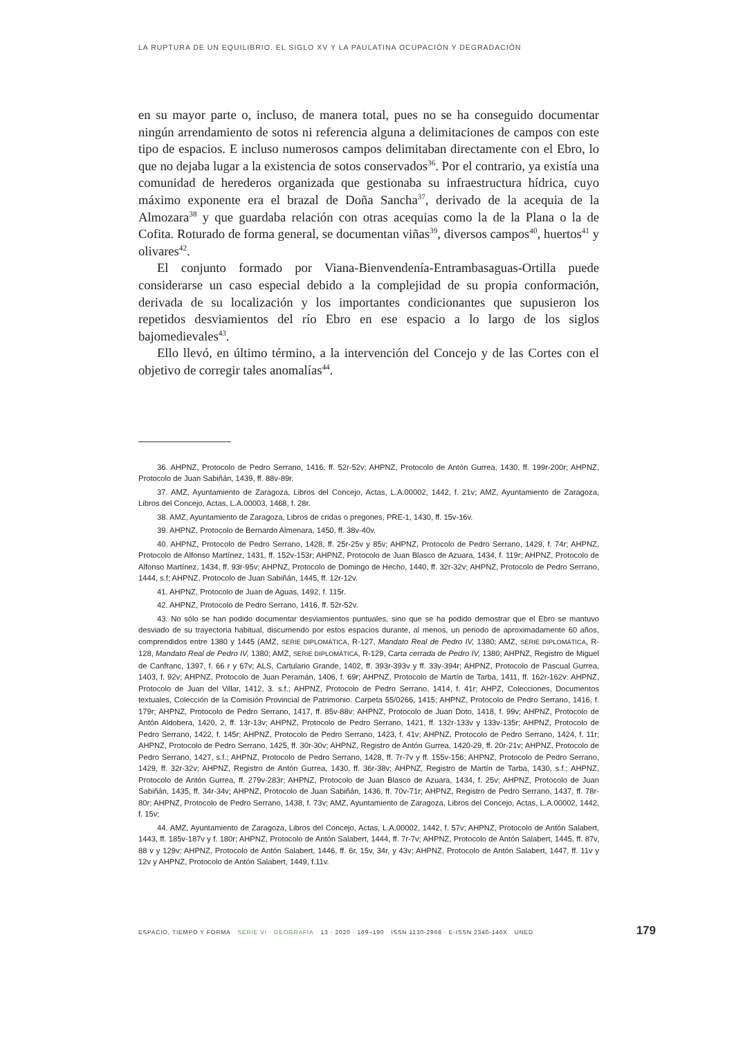LA RUPTURA DE UN EQUILIBRIO. EL SIGLO XV Y LA PAULATINA OCUPACIÓN Y DEGRADACIÓN
en su mayor parte o, incluso, de manera total, pues no se ha conseguido documentar ningún arrendamiento de sotos ni referencia alguna a delimitaciones de campos con este tipo de espacios. E incluso numerosos campos delimitaban directamente con el Ebro, lo que no dejaba lugar a la existencia de sotos conservados<sup>36</sup>. Por el contrario, ya existía una comunidad de herederos organizada que gestionaba su infraestructura hídrica, cuyo máximo exponente era el brazal de Doña Sancha<sup>37</sup>, derivado de la acequia de la Almozara<sup>38</sup> y que guardaba relación con otras acequias como la de la Plana o la de Cofita. Roturado de forma general, se documentan viñas<sup>39</sup>, diversos campos<sup>40</sup>, huertos<sup>41</sup> y olivares<sup>42</sup>.
El conjunto formado por Viana-Bienvendenía-Entrambasaguas-Ortilla puede considerarse un caso especial debido a la complejidad de su propia conformación, derivada de su localización y los importantes condicionantes que supusieron los repetidos desviamientos del río Ebro en ese espacio a lo largo de los siglos bajomedievales<sup>43</sup>.
Ello llevó, en último término, a la intervención del Concejo y de las Cortes con el objetivo de corregir tales anomalías<sup>44</sup>.
36. AHPNZ, Protocolo de Pedro Serrano, 1416, ff. 52r-52v; AHPNZ, Protocolo de Antón Gurrea, 1430, ff. 199r-200r; AHPNZ, Protocolo de Juan Sabiñán, 1439, ff. 88v-89r.
37. AMZ, Ayuntamiento de Zaragoza, Libros del Concejo, Actas, L.A.00002, 1442, f. 21v; AMZ, Ayuntamiento de Zaragoza, Libros del Concejo, Actas, L.A.00003, 1468, f. 28r.
38. AMZ, Ayuntamiento de Zaragoza, Libros de cridas o pregones, PRE-1, 1430, ff. 15v-16v.
39. AHPNZ, Protocolo de Bernardo Almenara, 1450, ff. 38v-40v.
40. AHPNZ, Protocolo de Pedro Serrano, 1428, ff. 25r-25v y 85v; AHPNZ, Protocolo de Pedro Serrano, 1429, f. 74r; AHPNZ, Protocolo de Alfonso Martínez, 1431, ff. 152v-153r; AHPNZ, Protocolo de Juan Blasco de Azuara, 1434, f. 119r; AHPNZ, Protocolo de Alfonso Martínez, 1434, ff. 93r-95v; AHPNZ, Protocolo de Domingo de Hecho, 1440, ff. 32r-32v; AHPNZ, Protocolo de Pedro Serrano, 1444, s.f; AHPNZ, Protocolo de Juan Sabiñán, 1445, ff. 12r-12v.
41. AHPNZ, Protocolo de Juan de Aguas, 1492, f. 115r.
42. AHPNZ, Protocolo de Pedro Serrano, 1416, ff. 52r-52v.
43. No sólo se han podido documentar desviamientos puntuales, sino que se ha podido demostrar que el Ebro se mantuvo desviado de su trayectoria habitual, discurriendo por estos espacios durante, al menos, un periodo de aproximadamente 60 años, comprendidos entre 1380 y 1445 (AMZ, SERIE DIPLOMÁTICA, R-127, Mandato Real de Pedro IV, 1380; AMZ, SERIE DIPLOMÁTICA, R-128, Mandato Real de Pedro IV, 1380; AMZ, SERIE DIPLOMÁTICA, R-129, Carta cerrada de Pedro IV, 1380; AHPNZ, Registro de Miguel de Canfranc, 1397, f. 66 r y 67v; ALS, Cartulario Grande, 1402, ff. 393r-393v y ff. 33v-394r; AHPNZ, Protocolo de Pascual Gurrea, 1403, f. 92v; AHPNZ, Protocolo de Juan Peramán, 1406, f. 69r; AHPNZ, Protocolo de Martín de Tarba, 1411, ff. 162r-162v: AHPNZ, Protocolo de Juan del Villar, 1412, 3. s.f.; AHPNZ, Protocolo de Pedro Serrano, 1414, f. 41r; AHPZ, Colecciones, Documentos textuales, Colección de la Comisión Provincial de Patrimonio. Carpeta 55/0266, 1415; AHPNZ, Protocolo de Pedro Serrano, 1416, f. 179r; AHPNZ, Protocolo de Pedro Serrano, 1417, ff. 85v-88v; AHPNZ, Protocolo de Juan Doto, 1418, f. 99v; AHPNZ, Protocolo de Antón Aldobera, 1420, 2, ff. 13r-13v; AHPNZ, Protocolo de Pedro Serrano, 1421, ff. 132r-133v y 133v-135r; AHPNZ, Protocolo de Pedro Serrano, 1422, f. 145r; AHPNZ, Protocolo de Pedro Serrano, 1423, f. 41v; AHPNZ, Protocolo de Pedro Serrano, 1424, f. 11r; AHPNZ, Protocolo de Pedro Serrano, 1425, ff. 30r-30v; AHPNZ, Registro de Antón Gurrea, 1420-29, ff. 20r-21v; AHPNZ, Protocolo de Pedro Serrano, 1427, s.f.; AHPNZ, Protocolo de Pedro Serrano, 1428, ff. 7r-7v y ff. 155v-156; AHPNZ, Protocolo de Pedro Serrano, 1429, ff. 32r-32v; AHPNZ, Registro de Antón Gurrea, 1430, ff. 36r-38v; AHPNZ, Registro de Martín de Tarba, 1430, s.f.; AHPNZ, Protocolo de Antón Gurrea, ff. 279v-283r; AHPNZ, Protocolo de Juan Blasco de Azuara, 1434, f. 25v; AHPNZ, Protocolo de Juan Sabiñán, 1435, ff. 34r-34v; AHPNZ, Protocolo de Juan Sabiñán, 1436, ff. 70v-71r; AHPNZ, Registro de Pedro Serrano, 1437, ff. 78r-80r; AHPNZ, Protocolo de Pedro Serrano, 1438, f. 73v; AMZ, Ayuntamiento de Zaragoza, Libros del Concejo, Actas, L.A.00002, 1442, f. 15v;
44. AMZ, Ayuntamiento de Zaragoza, Libros del Concejo, Actas, L.A.00002, 1442, f. 57v; AHPNZ, Protocolo de Antón Salabert, 1443, ff. 185v-187v y f. 180r; AHPNZ, Protocolo de Antón Salabert, 1444, ff. 7r-7v; AHPNZ, Protocolo de Antón Salabert, 1445, ff. 87v, 88 v y 129v; AHPNZ, Protocolo de Antón Salabert, 1446, ff. 6r, 15v, 34r, y 43v; AHPNZ, Protocolo de Antón Salabert, 1447, ff. 11v y 12v y AHPNZ, Protocolo de Antón Salabert, 1449, f.11v.
ESPACIO, TIEMPO Y FORMA SERIE VI · GEOGRAFÍA 13 · 2020 · 169–190 ISSN 1130-2968 · E-ISSN 2340-146X UNED 179